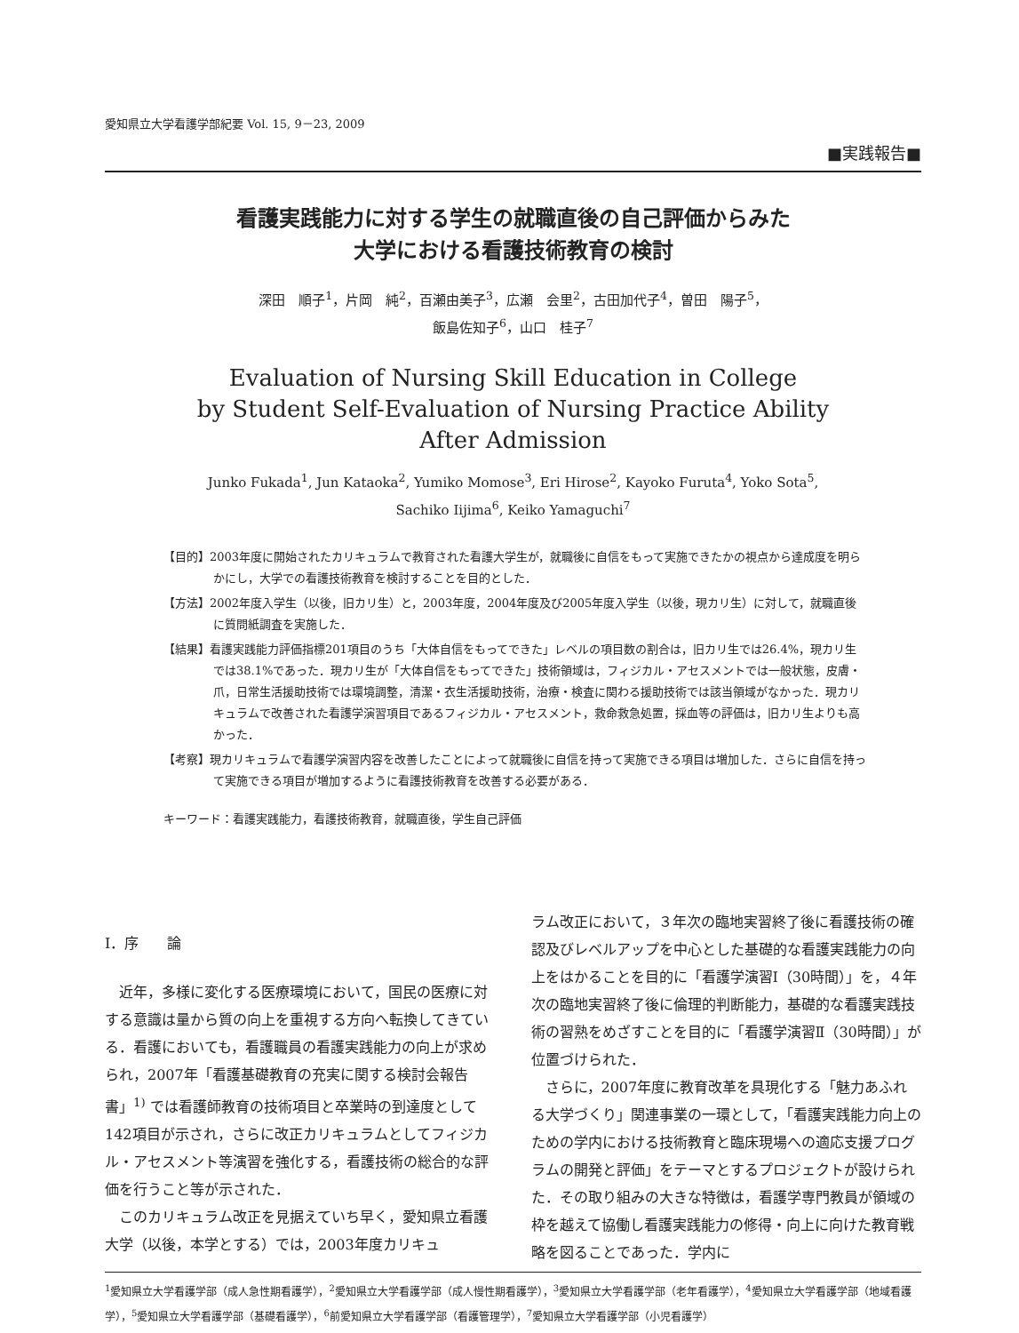愛知県立大学看護学部紀要 Vol. 15, 9－23, 2009
■実践報告■
看護実践能力に対する学生の就職直後の自己評価からみた
大学における看護技術教育の検討
深田　順子<sup>1</sup>，片岡　純<sup>2</sup>，百瀬由美子<sup>3</sup>，広瀬　会里<sup>2</sup>，古田加代子<sup>4</sup>，曽田　陽子<sup>5</sup>，
飯島佐知子<sup>6</sup>，山口　桂子<sup>7</sup>
Evaluation of Nursing Skill Education in College
by Student Self-Evaluation of Nursing Practice Ability
After Admission
Junko Fukada<sup>1</sup>, Jun Kataoka<sup>2</sup>, Yumiko Momose<sup>3</sup>, Eri Hirose<sup>2</sup>, Kayoko Furuta<sup>4</sup>, Yoko Sota<sup>5</sup>,
Sachiko Iijima<sup>6</sup>, Keiko Yamaguchi<sup>7</sup>
【目的】2003年度に開始されたカリキュラムで教育された看護大学生が，就職後に自信をもって実施できたかの視点から達成度を明らかにし，大学での看護技術教育を検討することを目的とした．
【方法】2002年度入学生（以後，旧カリ生）と，2003年度，2004年度及び2005年度入学生（以後，現カリ生）に対して，就職直後に質問紙調査を実施した．
【結果】看護実践能力評価指標201項目のうち「大体自信をもってできた」レベルの項目数の割合は，旧カリ生では26.4%，現カリ生では38.1%であった．現カリ生が「大体自信をもってできた」技術領域は，フィジカル・アセスメントでは一般状態，皮膚・爪，日常生活援助技術では環境調整，清潔・衣生活援助技術，治療・検査に関わる援助技術では該当領域がなかった．現カリキュラムで改善された看護学演習項目であるフィジカル・アセスメント，救命救急処置，採血等の評価は，旧カリ生よりも高かった．
【考察】現カリキュラムで看護学演習内容を改善したことによって就職後に自信を持って実施できる項目は増加した．さらに自信を持って実施できる項目が増加するように看護技術教育を改善する必要がある．
キーワード：看護実践能力，看護技術教育，就職直後，学生自己評価
Ⅰ．序　　論
近年，多様に変化する医療環境において，国民の医療に対する意識は量から質の向上を重視する方向へ転換してきている．看護においても，看護職員の看護実践能力の向上が求められ，2007年「看護基礎教育の充実に関する検討会報告書」<sup>1)</sup> では看護師教育の技術項目と卒業時の到達度として142項目が示され，さらに改正カリキュラムとしてフィジカル・アセスメント等演習を強化する，看護技術の総合的な評価を行うこと等が示された．
このカリキュラム改正を見据えていち早く，愛知県立看護大学（以後，本学とする）では，2003年度カリキュ
ラム改正において，３年次の臨地実習終了後に看護技術の確認及びレベルアップを中心とした基礎的な看護実践能力の向上をはかることを目的に「看護学演習Ⅰ（30時間）」を，４年次の臨地実習終了後に倫理的判断能力，基礎的な看護実践技術の習熟をめざすことを目的に「看護学演習Ⅱ（30時間）」が位置づけられた．
さらに，2007年度に教育改革を具現化する「魅力あふれる大学づくり」関連事業の一環として，「看護実践能力向上のための学内における技術教育と臨床現場への適応支援プログラムの開発と評価」をテーマとするプロジェクトが設けられた．その取り組みの大きな特徴は，看護学専門教員が領域の枠を越えて協働し看護実践能力の修得・向上に向けた教育戦略を図ることであった．学内に
<sup>1</sup> 愛知県立大学看護学部（成人急性期看護学），<sup>2</sup>愛知県立大学看護学部（成人慢性期看護学），<sup>3</sup>愛知県立大学看護学部（老年看護学），<sup>4</sup>愛知県立大学看護学部（地域看護学），<sup>5</sup>愛知県立大学看護学部（基礎看護学），<sup>6</sup>前愛知県立大学看護学部（看護管理学），<sup>7</sup>愛知県立大学看護学部（小児看護学）